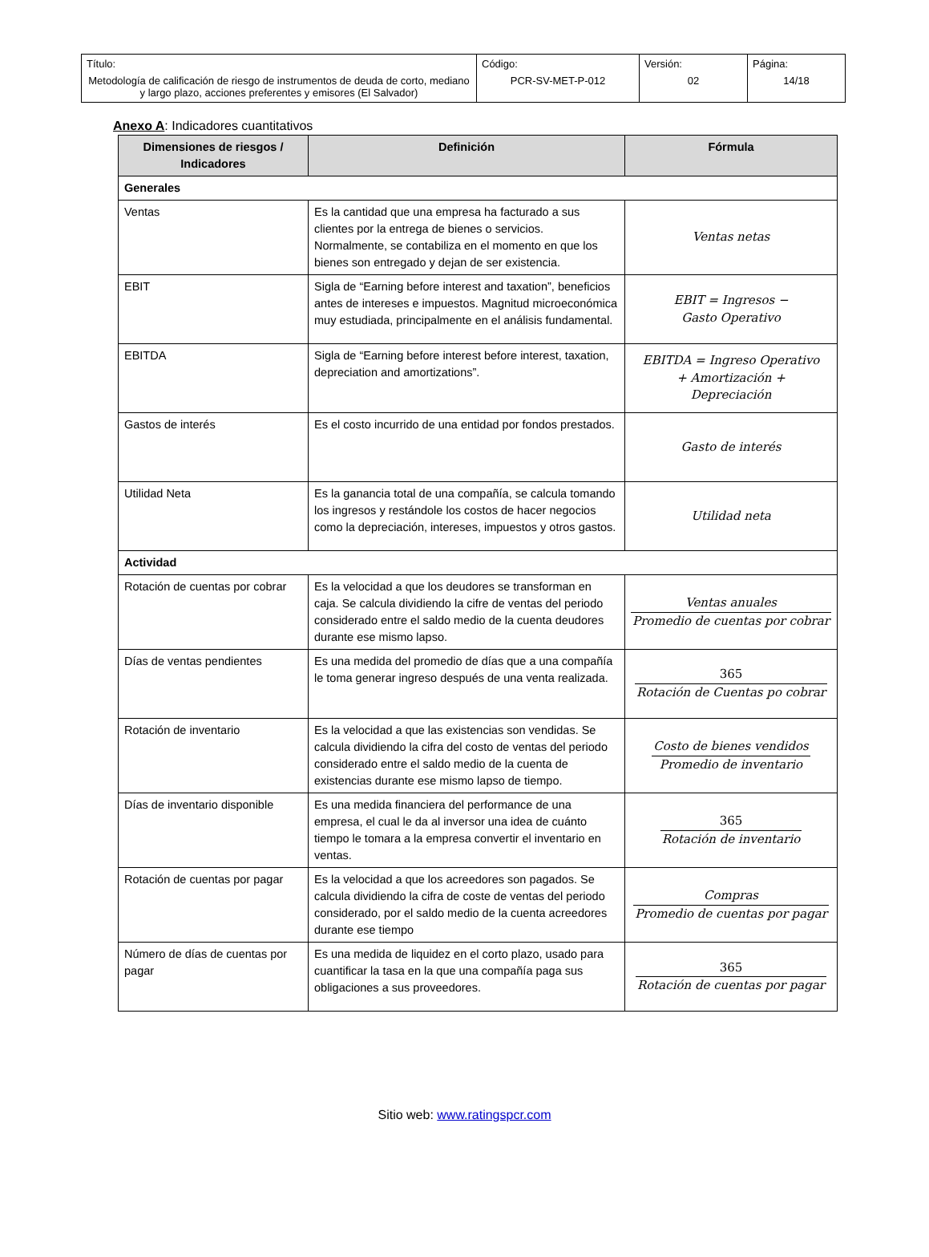| Título: Metodología de calificación de riesgo de instrumentos de deuda de corto, mediano y largo plazo, acciones preferentes y emisores (El Salvador) | Código: PCR-SV-MET-P-012 | Versión: 02 | Página: 14/18 |
Anexo A: Indicadores cuantitativos
| Dimensiones de riesgos / Indicadores | Definición | Fórmula |
| --- | --- | --- |
| Generales | | |
| Ventas | Es la cantidad que una empresa ha facturado a sus clientes por la entrega de bienes o servicios. Normalmente, se contabiliza en el momento en que los bienes son entregado y dejan de ser existencia. | Ventas netas |
| EBIT | Sigla de “Earning before interest and taxation”, beneficios antes de intereses e impuestos. Magnitud microeconómica muy estudiada, principalmente en el análisis fundamental. | EBIT = Ingresos − Gasto Operativo |
| EBITDA | Sigla de “Earning before interest before interest, taxation, depreciation and amortizations”. | EBITDA = Ingreso Operativo + Amortización + Depreciación |
| Gastos de interés | Es el costo incurrido de una entidad por fondos prestados. | Gasto de interés |
| Utilidad Neta | Es la ganancia total de una compañía, se calcula tomando los ingresos y restándole los costos de hacer negocios como la depreciación, intereses, impuestos y otros gastos. | Utilidad neta |
| Actividad | | |
| Rotación de cuentas por cobrar | Es la velocidad a que los deudores se transforman en caja. Se calcula dividiendo la cifre de ventas del periodo considerado entre el saldo medio de la cuenta deudores durante ese mismo lapso. | Ventas anuales Promedio de cuentas por cobrar |
| Días de ventas pendientes | Es una medida del promedio de días que a una compañía le toma generar ingreso después de una venta realizada. | 365 Rotación de Cuentas po cobrar |
| Rotación de inventario | Es la velocidad a que las existencias son vendidas. Se calcula dividiendo la cifra del costo de ventas del periodo considerado entre el saldo medio de la cuenta de existencias durante ese mismo lapso de tiempo. | Costo de bienes vendidos Promedio de inventario |
| Días de inventario disponible | Es una medida financiera del performance de una empresa, el cual le da al inversor una idea de cuánto tiempo le tomara a la empresa convertir el inventario en ventas. | 365 Rotación de inventario |
| Rotación de cuentas por pagar | Es la velocidad a que los acreedores son pagados. Se calcula dividiendo la cifra de coste de ventas del periodo considerado, por el saldo medio de la cuenta acreedores durante ese tiempo | Compras Promedio de cuentas por pagar |
| Número de días de cuentas por pagar | Es una medida de liquidez en el corto plazo, usado para cuantificar la tasa en la que una compañía paga sus obligaciones a sus proveedores. | 365 Rotación de cuentas por pagar |
Sitio web: www.ratingspcr.com